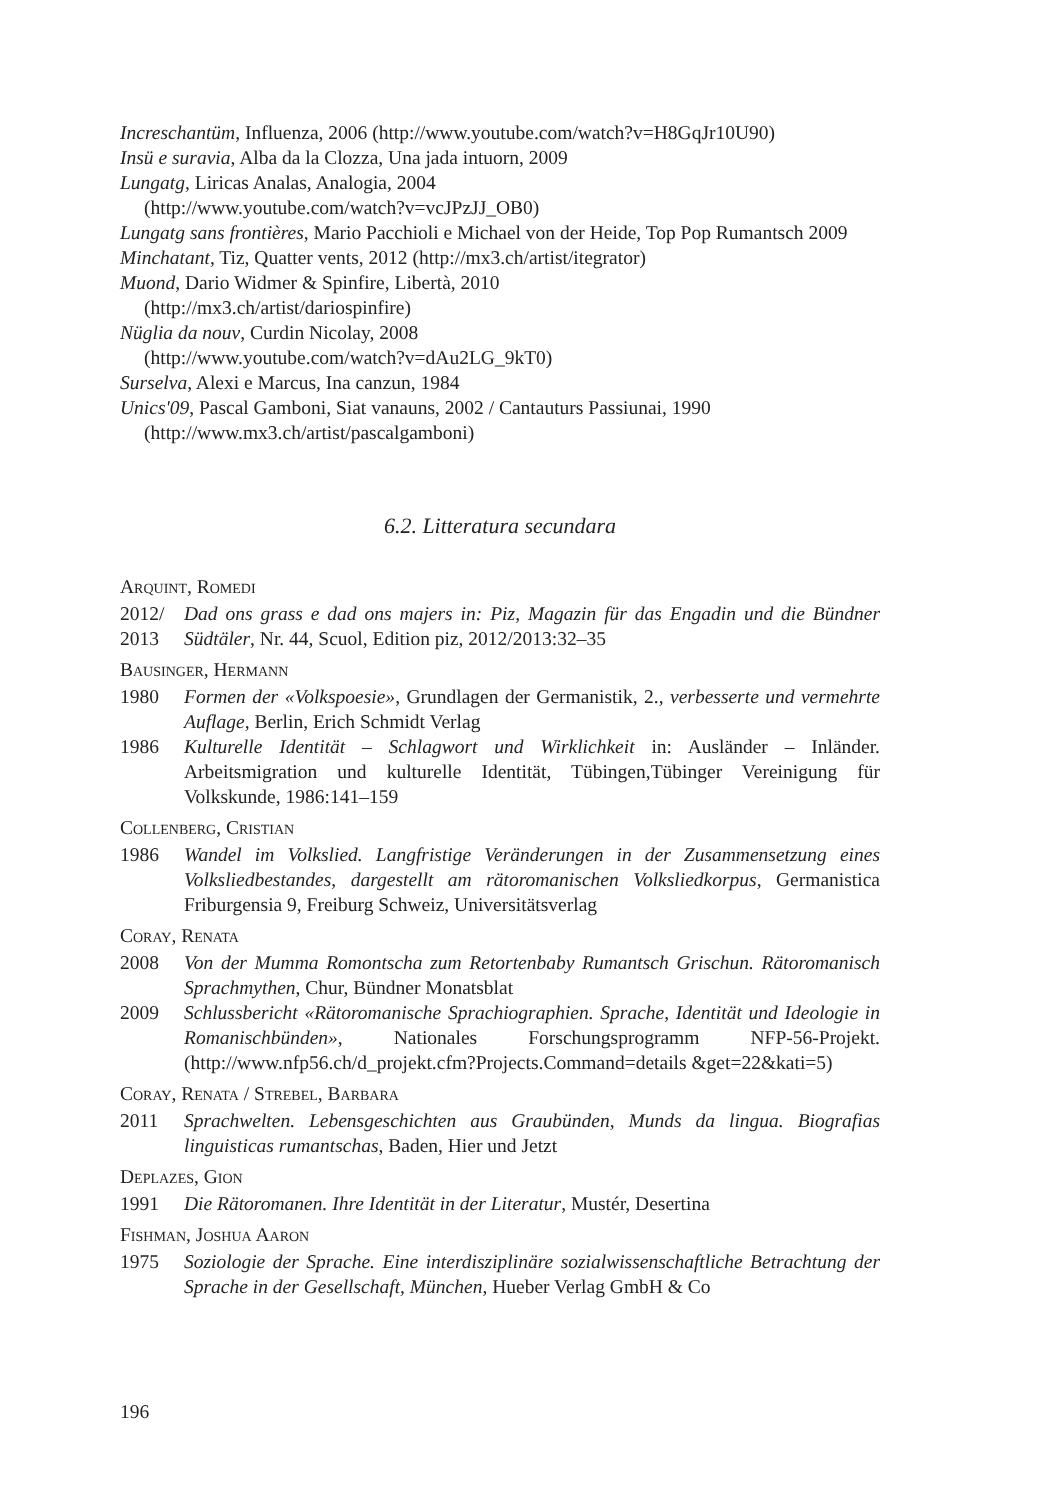Increschantüm, Influenza, 2006 (http://www.youtube.com/watch?v=H8GqJr10U90)
Insü e suravia, Alba da la Clozza, Una jada intuorn, 2009
Lungatg, Liricas Analas, Analogia, 2004
(http://www.youtube.com/watch?v=vcJPzJJ_OB0)
Lungatg sans frontières, Mario Pacchioli e Michael von der Heide, Top Pop Rumantsch 2009
Minchatant, Tiz, Quatter vents, 2012 (http://mx3.ch/artist/itegrator)
Muond, Dario Widmer & Spinfire, Libertà, 2010
(http://mx3.ch/artist/dariospinfire)
Nüglia da nouv, Curdin Nicolay, 2008
(http://www.youtube.com/watch?v=dAu2LG_9kT0)
Surselva, Alexi e Marcus, Ina canzun, 1984
Unics'09, Pascal Gamboni, Siat vanauns, 2002 / Cantauturs Passiunai, 1990
(http://www.mx3.ch/artist/pascalgamboni)
6.2. Litteratura secundara
Arquint, Romedi
2012/ 2013 Dad ons grass e dad ons majers in: Piz, Magazin für das Engadin und die Bündner Südtäler, Nr. 44, Scuol, Edition piz, 2012/2013:32–35
Bausinger, Hermann
1980 Formen der «Volkspoesie», Grundlagen der Germanistik, 2., verbesserte und vermehrte Auflage, Berlin, Erich Schmidt Verlag
1986 Kulturelle Identität – Schlagwort und Wirklichkeit in: Ausländer – Inländer. Arbeitsmigration und kulturelle Identität, Tübingen,Tübinger Vereinigung für Volkskunde, 1986:141–159
Collenberg, Cristian
1986 Wandel im Volkslied. Langfristige Veränderungen in der Zusammensetzung eines Volksliedbestandes, dargestellt am rätoromanischen Volksliedkorpus, Germanistica Friburgensia 9, Freiburg Schweiz, Universitätsverlag
Coray, Renata
2008 Von der Mumma Romontscha zum Retortenbaby Rumantsch Grischun. Rätoromanisch Sprachmythen, Chur, Bündner Monatsblat
2009 Schlussbericht «Rätoromanische Sprachiographien. Sprache, Identität und Ideologie in Romanischbünden», Nationales Forschungsprogramm NFP-56-Projekt. (http://www.nfp56.ch/d_projekt.cfm?Projects.Command=details &get=22&kati=5)
Coray, Renata / Strebel, Barbara
2011 Sprachwelten. Lebensgeschichten aus Graubünden, Munds da lingua. Biografias linguisticas rumantschas, Baden, Hier und Jetzt
Deplazes, Gion
1991 Die Rätoromanen. Ihre Identität in der Literatur, Mustér, Desertina
Fishman, Joshua Aaron
1975 Soziologie der Sprache. Eine interdisziplinäre sozialwissenschaftliche Betrachtung der Sprache in der Gesellschaft, München, Hueber Verlag GmbH & Co
196